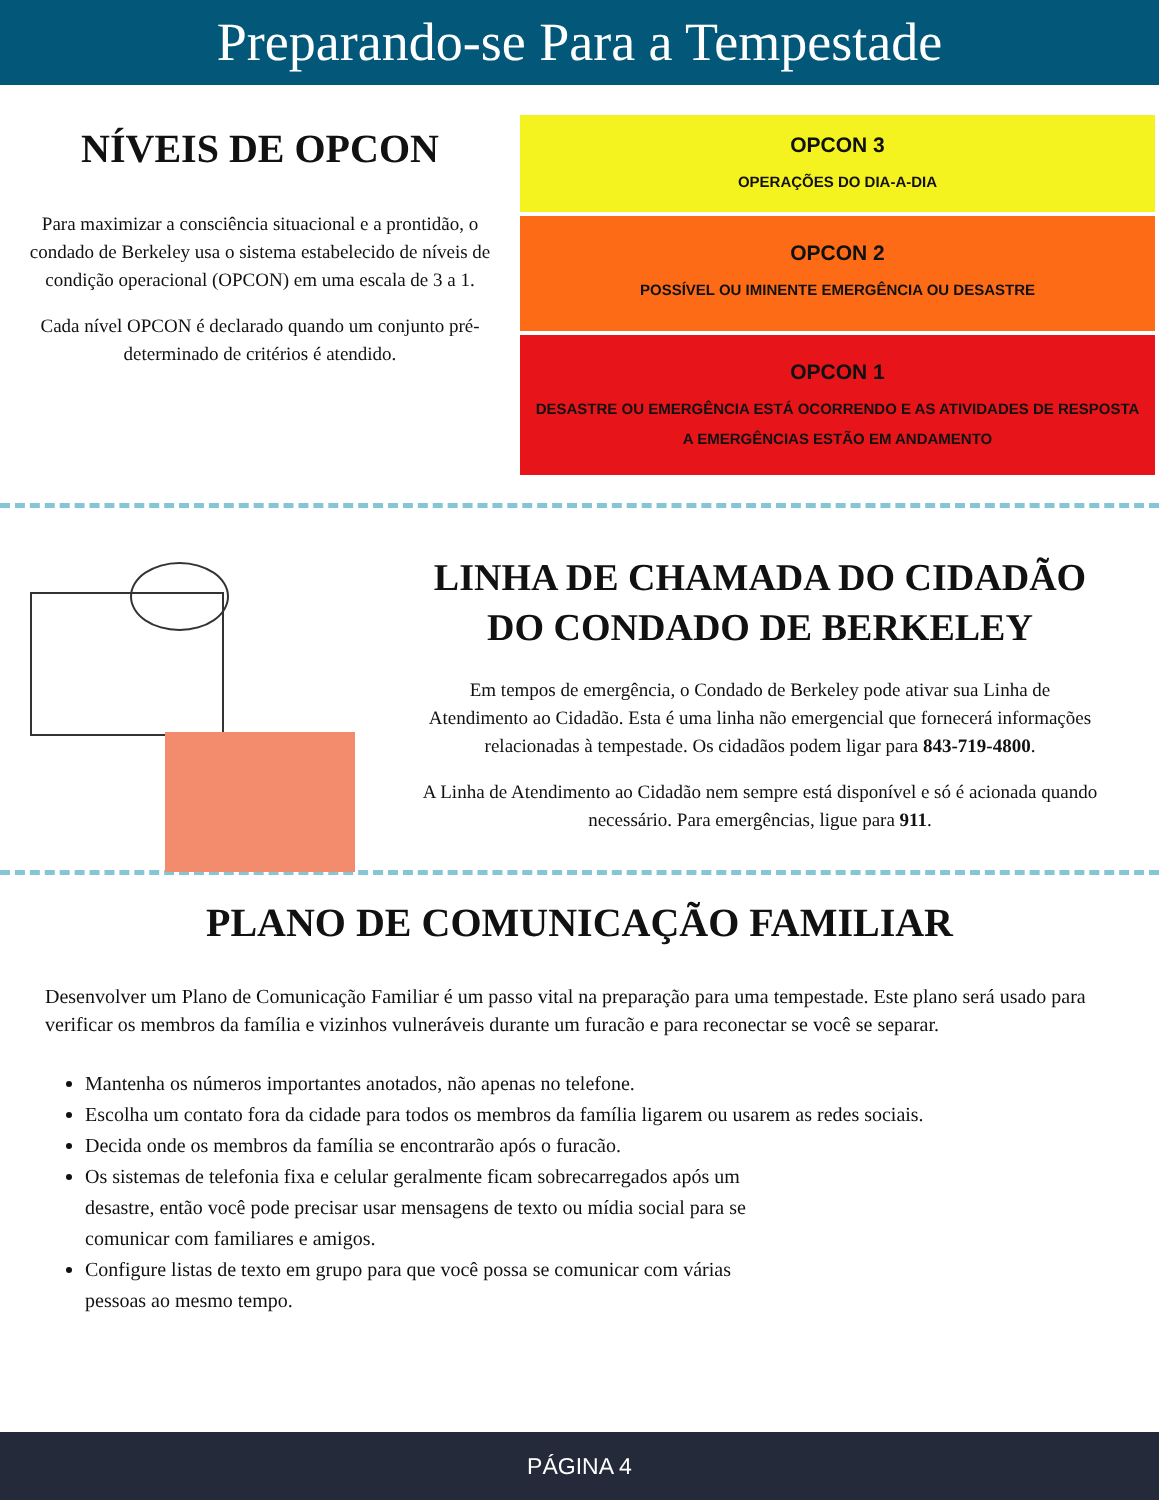Preparando-se Para a Tempestade
NÍVEIS DE OPCON
Para maximizar a consciência situacional e a prontidão, o condado de Berkeley usa o sistema estabelecido de níveis de condição operacional (OPCON) em uma escala de 3 a 1.
Cada nível OPCON é declarado quando um conjunto pré-determinado de critérios é atendido.
OPCON 3
OPERAÇÕES DO DIA-A-DIA
OPCON 2
POSSÍVEL OU IMINENTE EMERGÊNCIA OU DESASTRE
OPCON 1
DESASTRE OU EMERGÊNCIA ESTÁ OCORRENDO E AS ATIVIDADES DE RESPOSTA
A EMERGÊNCIAS ESTÃO EM ANDAMENTO
LINHA DE CHAMADA DO CIDADÃO DO CONDADO DE BERKELEY
Em tempos de emergência, o Condado de Berkeley pode ativar sua Linha de Atendimento ao Cidadão. Esta é uma linha não emergencial que fornecerá informações relacionadas à tempestade. Os cidadãos podem ligar para 843-719-4800.
A Linha de Atendimento ao Cidadão nem sempre está disponível e só é acionada quando necessário. Para emergências, ligue para 911.
PLANO DE COMUNICAÇÃO FAMILIAR
Desenvolver um Plano de Comunicação Familiar é um passo vital na preparação para uma tempestade. Este plano será usado para verificar os membros da família e vizinhos vulneráveis durante um furacão e para reconectar se você se separar.
Mantenha os números importantes anotados, não apenas no telefone.
Escolha um contato fora da cidade para todos os membros da família ligarem ou usarem as redes sociais.
Decida onde os membros da família se encontrarão após o furacão.
Os sistemas de telefonia fixa e celular geralmente ficam sobrecarregados após um desastre, então você pode precisar usar mensagens de texto ou mídia social para se comunicar com familiares e amigos.
Configure listas de texto em grupo para que você possa se comunicar com várias pessoas ao mesmo tempo.
PÁGINA 4